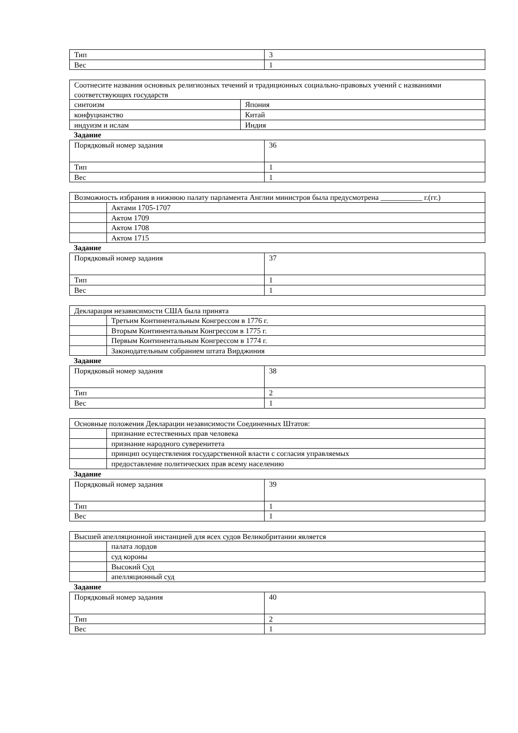| Тип | 3 |
| Вес | 1 |
| Соотнесите названия основных религиозных течений и традиционных социально-правовых учений с названиями соответствующих государств | |
| синтоизм | Япония |
| конфуцианство | Китай |
| индуизм и ислам | Индия |
Задание
| Порядковый номер задания | 36 |
| Тип | 1 |
| Вес | 1 |
| Возможность избрания в нижнюю палату парламента Англии министров была предусмотрена ___________ г.(гг.) | |
| | Актами 1705-1707 |
| | Актом 1709 |
| | Актом 1708 |
| | Актом 1715 |
Задание
| Порядковый номер задания | 37 |
| Тип | 1 |
| Вес | 1 |
| Декларация независимости США была принята | |
| | Третьим Континентальным Конгрессом в 1776 г. |
| | Вторым Континентальным Конгрессом в 1775 г. |
| | Первым Континентальным Конгрессом в 1774 г. |
| | Законодательным собранием штата Вирджиния |
Задание
| Порядковый номер задания | 38 |
| Тип | 2 |
| Вес | 1 |
| Основные положения Декларации независимости Соединенных Штатов: | |
| | признание естественных прав человека |
| | признание народного суверенитета |
| | принцип осуществления государственной власти с согласия управляемых |
| | предоставление политических прав всему населению |
Задание
| Порядковый номер задания | 39 |
| Тип | 1 |
| Вес | 1 |
| Высшей апелляционной инстанцией для всех судов Великобритании является | |
| | палата лордов |
| | суд короны |
| | Высокий Суд |
| | апелляционный суд |
Задание
| Порядковый номер задания | 40 |
| Тип | 2 |
| Вес | 1 |